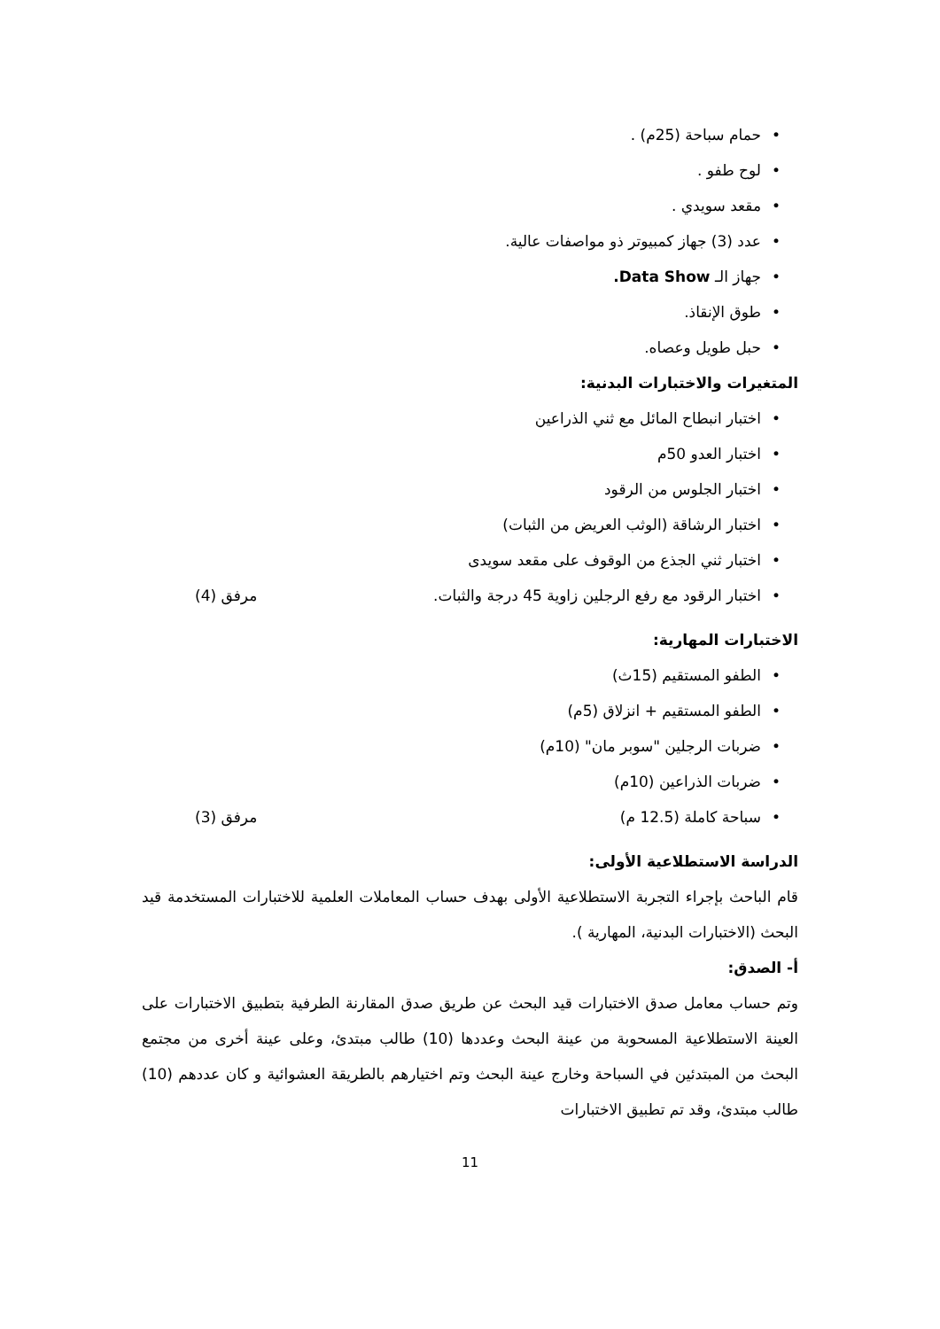• حمام سباحة (25م) .
• لوح طفو .
• مقعد سويدي .
• عدد (3) جهاز كمبيوتر ذو مواصفات عالية.
• جهاز الـ Data Show.
• طوق الإنقاذ.
• حبل طويل وعصاه.
المتغيرات والاختبارات البدنية:
• اختبار انبطاح المائل مع ثني الذراعين
• اختبار العدو 50م
• اختبار الجلوس من الرقود
• اختبار الرشاقة (الوثب العريض من الثبات)
• اختبار ثني الجذع من الوقوف على مقعد سويدى
• اختبار الرقود مع رفع الرجلين زاوية 45 درجة والثبات. مرفق (4)
الاختبارات المهارية:
• الطفو المستقيم (15ث)
• الطفو المستقيم + انزلاق (5م)
• ضربات الرجلين "سوبر مان" (10م)
• ضربات الذراعين (10م)
• سباحة كاملة (12.5 م) مرفق (3)
الدراسة الاستطلاعية الأولى:
قام الباحث بإجراء التجربة الاستطلاعية الأولى بهدف حساب المعاملات العلمية للاختبارات المستخدمة قيد البحث (الاختبارات البدنية، المهارية ).
أ- الصدق:
وتم حساب معامل صدق الاختبارات قيد البحث عن طريق صدق المقارنة الطرفية بتطبيق الاختبارات على العينة الاستطلاعية المسحوبة من عينة البحث وعددها (10) طالب مبتدئ، وعلى عينة أخرى من مجتمع البحث من المبتدئين في السباحة وخارج عينة البحث وتم اختيارهم بالطريقة العشوائية و كان عددهم (10) طالب مبتدئ، وقد تم تطبيق الاختبارات
11